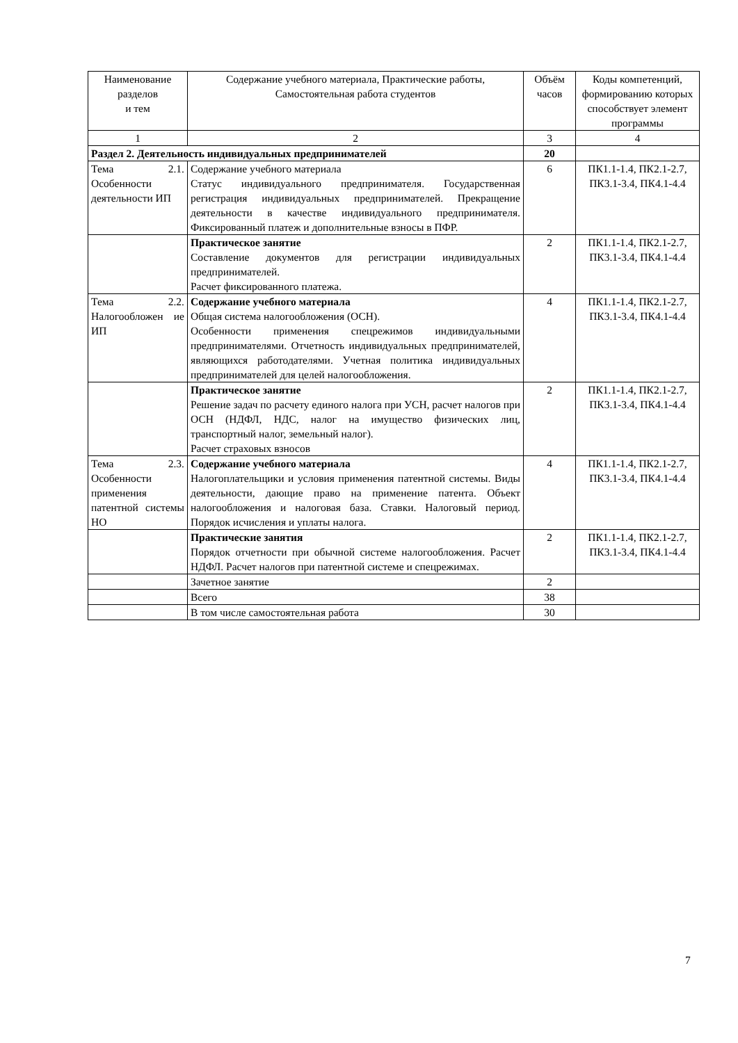| Наименование разделов и тем | Содержание учебного материала, Практические работы, Самостоятельная работа студентов | Объём часов | Коды компетенций, формированию которых способствует элемент программы |
| --- | --- | --- | --- |
| 1 | 2 | 3 | 4 |
| Раздел 2. Деятельность индивидуальных предпринимателей | | 20 | |
| Тема 2.1. Особенности деятельности ИП | Содержание учебного материала Статус индивидуального предпринимателя. Государственная регистрация индивидуальных предпринимателей. Прекращение деятельности в качестве индивидуального предпринимателя. Фиксированный платеж и дополнительные взносы в ПФР. | 6 | ПК1.1-1.4, ПК2.1-2.7, ПК3.1-3.4, ПК4.1-4.4 |
| | Практическое занятие Составление документов для регистрации индивидуальных предпринимателей. Расчет фиксированного платежа. | 2 | ПК1.1-1.4, ПК2.1-2.7, ПК3.1-3.4, ПК4.1-4.4 |
| Тема 2.2. Налогообложен ие ИП | Содержание учебного материала Общая система налогообложения (ОСН). Особенности применения спецрежимов индивидуальными предпринимателями. Отчетность индивидуальных предпринимателей, являющихся работодателями. Учетная политика индивидуальных предпринимателей для целей налогообложения. | 4 | ПК1.1-1.4, ПК2.1-2.7, ПК3.1-3.4, ПК4.1-4.4 |
| | Практическое занятие Решение задач по расчету единого налога при УСН, расчет налогов при ОСН (НДФЛ, НДС, налог на имущество физических лиц, транспортный налог, земельный налог). Расчет страховых взносов | 2 | ПК1.1-1.4, ПК2.1-2.7, ПК3.1-3.4, ПК4.1-4.4 |
| Тема 2.3. Особенности применения патентной системы НО | Содержание учебного материала Налогоплательщики и условия применения патентной системы. Виды деятельности, дающие право на применение патента. Объект налогообложения и налоговая база. Ставки. Налоговый период. Порядок исчисления и уплаты налога. | 4 | ПК1.1-1.4, ПК2.1-2.7, ПК3.1-3.4, ПК4.1-4.4 |
| | Практические занятия Порядок отчетности при обычной системе налогообложения. Расчет НДФЛ. Расчет налогов при патентной системе и спецрежимах. | 2 | ПК1.1-1.4, ПК2.1-2.7, ПК3.1-3.4, ПК4.1-4.4 |
| | Зачетное занятие | 2 | |
| | Всего | 38 | |
| | В том числе самостоятельная работа | 30 | |
7